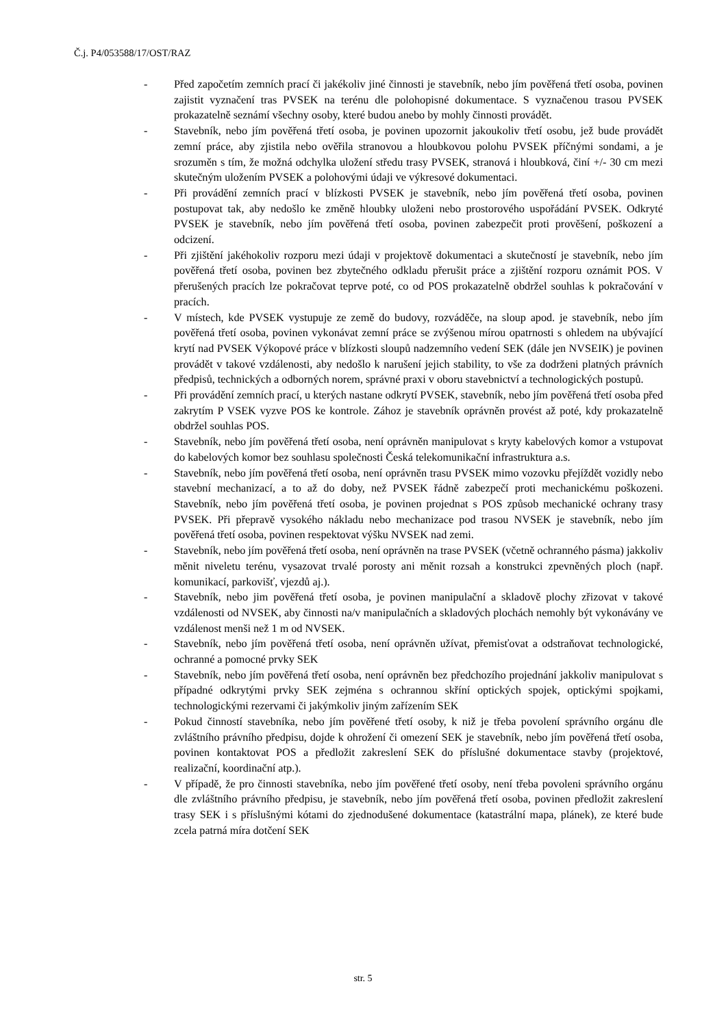Č.j. P4/053588/17/OST/RAZ
- Před započetím zemních prací či jakékoliv jiné činnosti je stavebník, nebo jím pověřená třetí osoba, povinen zajistit vyznačení tras PVSEK na terénu dle polohopisné dokumentace. S vyznačenou trasou PVSEK prokazatelně seznámí všechny osoby, které budou anebo by mohly činnosti provádět.
- Stavebník, nebo jím pověřená třetí osoba, je povinen upozornit jakoukoliv třetí osobu, jež bude provádět zemní práce, aby zjistila nebo ověřila stranovou a hloubkovou polohu PVSEK příčnými sondami, a je srozuměn s tím, že možná odchylka uložení středu trasy PVSEK, stranová i hloubková, činí +/- 30 cm mezi skutečným uložením PVSEK a polohovými údaji ve výkresové dokumentaci.
- Při provádění zemních prací v blízkosti PVSEK je stavebník, nebo jím pověřená třetí osoba, povinen postupovat tak, aby nedošlo ke změně hloubky uloženi nebo prostorového uspořádání PVSEK. Odkryté PVSEK je stavebník, nebo jím pověřená třetí osoba, povinen zabezpečit proti prověšení, poškození a odcizení.
- Při zjištění jakéhokoliv rozporu mezi údaji v projektově dokumentaci a skutečností je stavebník, nebo jím pověřená třetí osoba, povinen bez zbytečného odkladu přerušit práce a zjištění rozporu oznámit POS. V přerušených pracích lze pokračovat teprve poté, co od POS prokazatelně obdržel souhlas k pokračování v pracích.
- V místech, kde PVSEK vystupuje ze země do budovy, rozváděče, na sloup apod. je stavebník, nebo jím pověřená třetí osoba, povinen vykonávat zemní práce se zvýšenou mírou opatrnosti s ohledem na ubývající krytí nad PVSEK Výkopové práce v blízkosti sloupů nadzemního vedení SEK (dále jen NVSEIK) je povinen provádět v takové vzdálenosti, aby nedošlo k narušení jejich stability, to vše za dodrženi platných právních předpisů, technických a odborných norem, správné praxi v oboru stavebnictví a technologických postupů.
- Při provádění zemních prací, u kterých nastane odkrytí PVSEK, stavebník, nebo jím pověřená třetí osoba před zakrytím P VSEK vyzve POS ke kontrole. Zához je stavebník oprávněn provést až poté, kdy prokazatelně obdržel souhlas POS.
- Stavebník, nebo jím pověřená třetí osoba, není oprávněn manipulovat s kryty kabelových komor a vstupovat do kabelových komor bez souhlasu společnosti Česká telekomunikační infrastruktura a.s.
- Stavebník, nebo jím pověřená třetí osoba, není oprávněn trasu PVSEK mimo vozovku přejíždět vozidly nebo stavební mechanizací, a to až do doby, než PVSEK řádně zabezpečí proti mechanickému poškozeni. Stavebník, nebo jím pověřená třetí osoba, je povinen projednat s POS způsob mechanické ochrany trasy PVSEK. Při přepravě vysokého nákladu nebo mechanizace pod trasou NVSEK je stavebník, nebo jím pověřená třetí osoba, povinen respektovat výšku NVSEK nad zemi.
- Stavebník, nebo jím pověřená třetí osoba, není oprávněn na trase PVSEK (včetně ochranného pásma) jakkoliv měnit niveletu terénu, vysazovat trvalé porosty ani měnit rozsah a konstrukci zpevněných ploch (např. komunikací, parkovišť, vjezdů aj.).
- Stavebník, nebo jim pověřená třetí osoba, je povinen manipulační a skladově plochy zřizovat v takové vzdálenosti od NVSEK, aby činnosti na/v manipulačních a skladových plochách nemohly být vykonávány ve vzdálenost menši než 1 m od NVSEK.
- Stavebník, nebo jím pověřená třetí osoba, není oprávněn užívat, přemisťovat a odstraňovat technologické, ochranné a pomocné prvky SEK
- Stavebník, nebo jím pověřená třetí osoba, není oprávněn bez předchozího projednání jakkoliv manipulovat s případné odkrytými prvky SEK zejména s ochrannou skříní optických spojek, optickými spojkami, technologickými rezervami či jakýmkoliv jiným zařízením SEK
- Pokud činností stavebníka, nebo jím pověřené třetí osoby, k niž je třeba povolení správního orgánu dle zvláštního právního předpisu, dojde k ohrožení či omezení SEK je stavebník, nebo jím pověřená třetí osoba, povinen kontaktovat POS a předložit zakreslení SEK do příslušné dokumentace stavby (projektové, realizační, koordinační atp.).
- V případě, že pro činnosti stavebníka, nebo jím pověřené třetí osoby, není třeba povoleni správního orgánu dle zvláštního právního předpisu, je stavebník, nebo jím pověřená třetí osoba, povinen předložit zakreslení trasy SEK i s příslušnými kótami do zjednodušené dokumentace (katastrální mapa, plánek), ze které bude zcela patrná míra dotčení SEK
str. 5